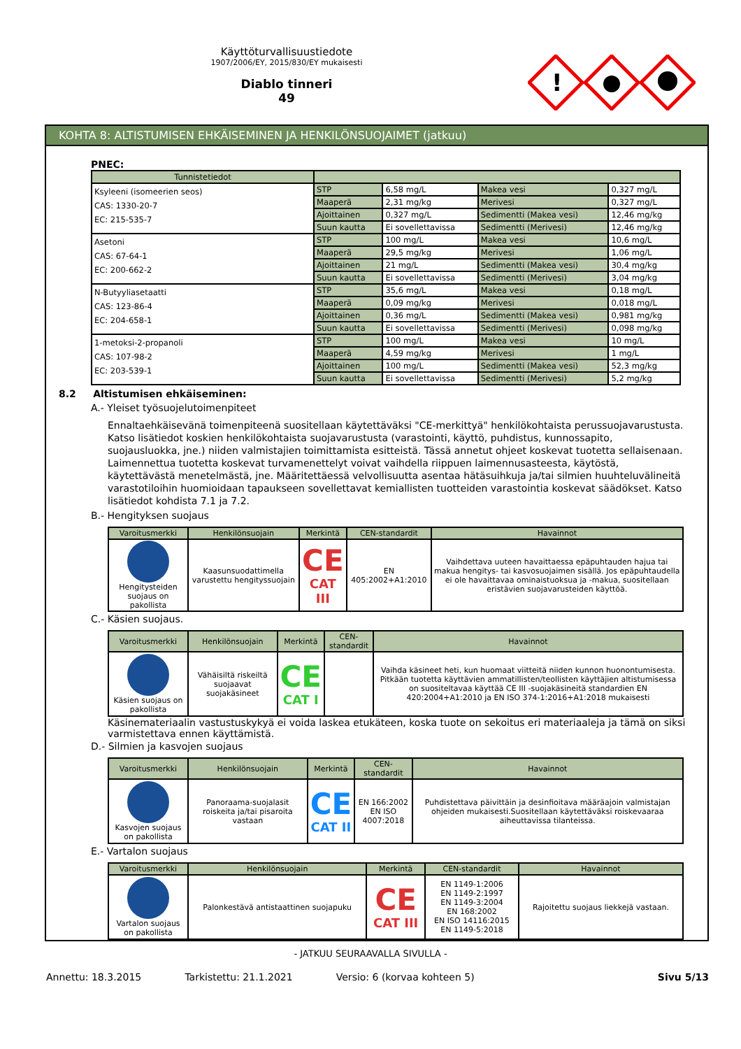Käyttöturvallisuustiedote
1907/2006/EY, 2015/830/EY mukaisesti
Diablo tinneri
49
!
KOHTA 8: ALTISTUMISEN EHKÄISEMINEN JA HENKILÖNSUOJAIMET (jatkuu)
PNEC:
| Tunnistetiedot | | | | |
| --- | --- | --- | --- | --- |
| Ksyleeni (isomeerien seos) CAS: 1330-20-7 EC: 215-535-7 | STP | 6,58 mg/L | Makea vesi | 0,327 mg/L |
| | Maaperä | 2,31 mg/kg | Merivesi | 0,327 mg/L |
| | Ajoittainen | 0,327 mg/L | Sedimentti (Makea vesi) | 12,46 mg/kg |
| | Suun kautta | Ei sovellettavissa | Sedimentti (Merivesi) | 12,46 mg/kg |
| Asetoni CAS: 67-64-1 EC: 200-662-2 | STP | 100 mg/L | Makea vesi | 10,6 mg/L |
| | Maaperä | 29,5 mg/kg | Merivesi | 1,06 mg/L |
| | Ajoittainen | 21 mg/L | Sedimentti (Makea vesi) | 30,4 mg/kg |
| | Suun kautta | Ei sovellettavissa | Sedimentti (Merivesi) | 3,04 mg/kg |
| N-Butyyliasetaatti CAS: 123-86-4 EC: 204-658-1 | STP | 35,6 mg/L | Makea vesi | 0,18 mg/L |
| | Maaperä | 0,09 mg/kg | Merivesi | 0,018 mg/L |
| | Ajoittainen | 0,36 mg/L | Sedimentti (Makea vesi) | 0,981 mg/kg |
| | Suun kautta | Ei sovellettavissa | Sedimentti (Merivesi) | 0,098 mg/kg |
| 1-metoksi-2-propanoli CAS: 107-98-2 EC: 203-539-1 | STP | 100 mg/L | Makea vesi | 10 mg/L |
| | Maaperä | 4,59 mg/kg | Merivesi | 1 mg/L |
| | Ajoittainen | 100 mg/L | Sedimentti (Makea vesi) | 52,3 mg/kg |
| | Suun kautta | Ei sovellettavissa | Sedimentti (Merivesi) | 5,2 mg/kg |
8.2 Altistumisen ehkäiseminen:
A.- Yleiset työsuojelutoimenpiteet
Ennaltaehkäisevänä toimenpiteenä suositellaan käytettäväksi "CE-merkittyä" henkilökohtaista perussuojavarustusta. Katso lisätiedot koskien henkilökohtaista suojavarustusta (varastointi, käyttö, puhdistus, kunnossapito, suojausluokka, jne.) niiden valmistajien toimittamista esitteistä. Tässä annetut ohjeet koskevat tuotetta sellaisenaan. Laimennettua tuotetta koskevat turvamenettelyt voivat vaihdella riippuen laimennusasteesta, käytöstä, käytettävästä menetelmästä, jne. Määritettäessä velvollisuutta asentaa hätäsuihkuja ja/tai silmien huuhteluvälineitä varastotiloihin huomioidaan tapaukseen sovellettavat kemiallisten tuotteiden varastointia koskevat säädökset. Katso lisätiedot kohdista 7.1 ja 7.2.
B.- Hengityksen suojaus
| Varoitusmerkki | Henkilönsuojain | Merkintä | CEN-standardit | Havainnot |
| --- | --- | --- | --- | --- |
| Hengitysteiden suojaus on pakollista | Kaasunsuodattimella varustettu hengityssuojain | CE CAT III | EN 405:2002+A1:2010 | Vaihdettava uuteen havaittaessa epäpuhtauden hajua tai makua hengitys- tai kasvosuojaimen sisällä. Jos epäpuhtaudella ei ole havaittavaa ominaistuoksua ja -makua, suositellaan eristävien suojavarusteiden käyttöä. |
C.- Käsien suojaus.
| Varoitusmerkki | Henkilönsuojain | Merkintä | CEN-standardit | Havainnot |
| --- | --- | --- | --- | --- |
| Käsien suojaus on pakollista | Vähäisiltä riskeiltä suojaavat suojakäsineet | CE CAT I | | Vaihda käsineet heti, kun huomaat viitteitä niiden kunnon huonontumisesta. Pitkään tuotetta käyttävien ammatillisten/teollisten käyttäjien altistumisessa on suositeltavaa käyttää CE III -suojakäsineitä standardien EN 420:2004+A1:2010 ja EN ISO 374-1:2016+A1:2018 mukaisesti |
Käsinemateriaalin vastustuskykyä ei voida laskea etukäteen, koska tuote on sekoitus eri materiaaleja ja tämä on siksi varmistettava ennen käyttämistä.
D.- Silmien ja kasvojen suojaus
| Varoitusmerkki | Henkilönsuojain | Merkintä | CEN-standardit | Havainnot |
| --- | --- | --- | --- | --- |
| Kasvojen suojaus on pakollista | Panoraama-suojalasit roiskeita ja/tai pisaroita vastaan | CE CAT II | EN 166:2002 EN ISO 4007:2018 | Puhdistettava päivittäin ja desinfioitava määräajoin valmistajan ohjeiden mukaisesti.Suositellaan käytettäväksi roiskevaaraa aiheuttavissa tilanteissa. |
E.- Vartalon suojaus
| Varoitusmerkki | Henkilönsuojain | Merkintä | CEN-standardit | Havainnot |
| --- | --- | --- | --- | --- |
| Vartalon suojaus on pakollista | Palonkestävä antistaattinen suojapuku | CE CAT III | EN 1149-1:2006 EN 1149-2:1997 EN 1149-3:2004 EN 168:2002 EN ISO 14116:2015 EN 1149-5:2018 | Rajoitettu suojaus liekkejä vastaan. |
- JATKUU SEURAAVALLA SIVULLA -
Annettu: 18.3.2015 Tarkistettu: 21.1.2021 Versio: 6 (korvaa kohteen 5) Sivu 5/13